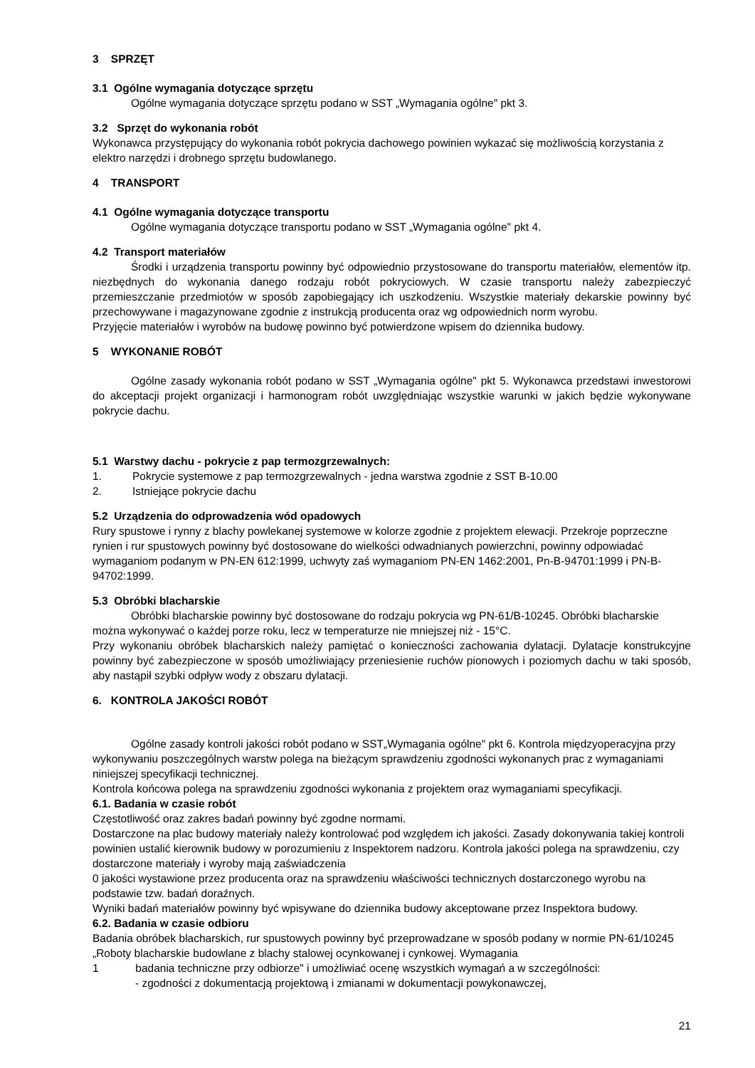3 SPRZĘT
3.1 Ogólne wymagania dotyczące sprzętu
Ogólne wymagania dotyczące sprzętu podano w SST „Wymagania ogólne" pkt 3.
3.2 Sprzęt do wykonania robót
Wykonawca przystępujący do wykonania robót pokrycia dachowego powinien wykazać się możliwością korzystania z elektro narzędzi i drobnego sprzętu budowlanego.
4 TRANSPORT
4.1 Ogólne wymagania dotyczące transportu
Ogólne wymagania dotyczące transportu podano w SST „Wymagania ogólne" pkt 4.
4.2 Transport materiałów
Środki i urządzenia transportu powinny być odpowiednio przystosowane do transportu materiałów, elementów itp. niezbędnych do wykonania danego rodzaju robót pokryciowych. W czasie transportu należy zabezpieczyć przemieszczanie przedmiotów w sposób zapobiegający ich uszkodzeniu. Wszystkie materiały dekarskie powinny być przechowywane i magazynowane zgodnie z instrukcją producenta oraz wg odpowiednich norm wyrobu.
Przyjęcie materiałów i wyrobów na budowę powinno być potwierdzone wpisem do dziennika budowy.
5 WYKONANIE ROBÓT
Ogólne zasady wykonania robót podano w SST „Wymagania ogólne" pkt 5. Wykonawca przedstawi inwestorowi do akceptacji projekt organizacji i harmonogram robót uwzględniając wszystkie warunki w jakich będzie wykonywane pokrycie dachu.
5.1 Warstwy dachu - pokrycie z pap termozgrzewalnych:
1. Pokrycie systemowe z pap termozgrzewalnych - jedna warstwa zgodnie z SST B-10.00
2. Istniejące pokrycie dachu
5.2 Urządzenia do odprowadzenia wód opadowych
Rury spustowe i rynny z blachy powlekanej systemowe w kolorze zgodnie z projektem elewacji. Przekroje poprzeczne rynien i rur spustowych powinny być dostosowane do wielkości odwadnianych powierzchni, powinny odpowiadać wymaganiom podanym w PN-EN 612:1999, uchwyty zaś wymaganiom PN-EN 1462:2001, Pn-B-94701:1999 i PN-B-94702:1999.
5.3 Obróbki blacharskie
Obróbki blacharskie powinny być dostosowane do rodzaju pokrycia wg PN-61/B-10245. Obróbki blacharskie można wykonywać o każdej porze roku, lecz w temperaturze nie mniejszej niż - 15°C.
Przy wykonaniu obróbek blacharskich należy pamiętać o konieczności zachowania dylatacji. Dylatacje konstrukcyjne powinny być zabezpieczone w sposób umożliwiający przeniesienie ruchów pionowych i poziomych dachu w taki sposób, aby nastąpił szybki odpływ wody z obszaru dylatacji.
6. KONTROLA JAKOŚCI ROBÓT
Ogólne zasady kontroli jakości robót podano w SST„Wymagania ogólne" pkt 6. Kontrola międzyoperacyjna przy wykonywaniu poszczególnych warstw polega na bieżącym sprawdzeniu zgodności wykonanych prac z wymaganiami niniejszej specyfikacji technicznej.
Kontrola końcowa polega na sprawdzeniu zgodności wykonania z projektem oraz wymaganiami specyfikacji.
6.1. Badania w czasie robót
Częstotliwość oraz zakres badań powinny być zgodne normami.
Dostarczone na plac budowy materiały należy kontrolować pod względem ich jakości. Zasady dokonywania takiej kontroli powinien ustalić kierownik budowy w porozumieniu z Inspektorem nadzoru. Kontrola jakości polega na sprawdzeniu, czy dostarczone materiały i wyroby mają zaświadczenia
0 jakości wystawione przez producenta oraz na sprawdzeniu właściwości technicznych dostarczonego wyrobu na podstawie tzw. badań doraźnych.
Wyniki badań materiałów powinny być wpisywane do dziennika budowy akceptowane przez Inspektora budowy.
6.2. Badania w czasie odbioru
Badania obróbek blacharskich, rur spustowych powinny być przeprowadzane w sposób podany w normie PN-61/10245 „Roboty blacharskie budowlane z blachy stalowej ocynkowanej i cynkowej. Wymagania
1 badania techniczne przy odbiorze" i umożliwiać ocenę wszystkich wymagań a w szczególności:
- zgodności z dokumentacją projektową i zmianami w dokumentacji powykonawczej,
21